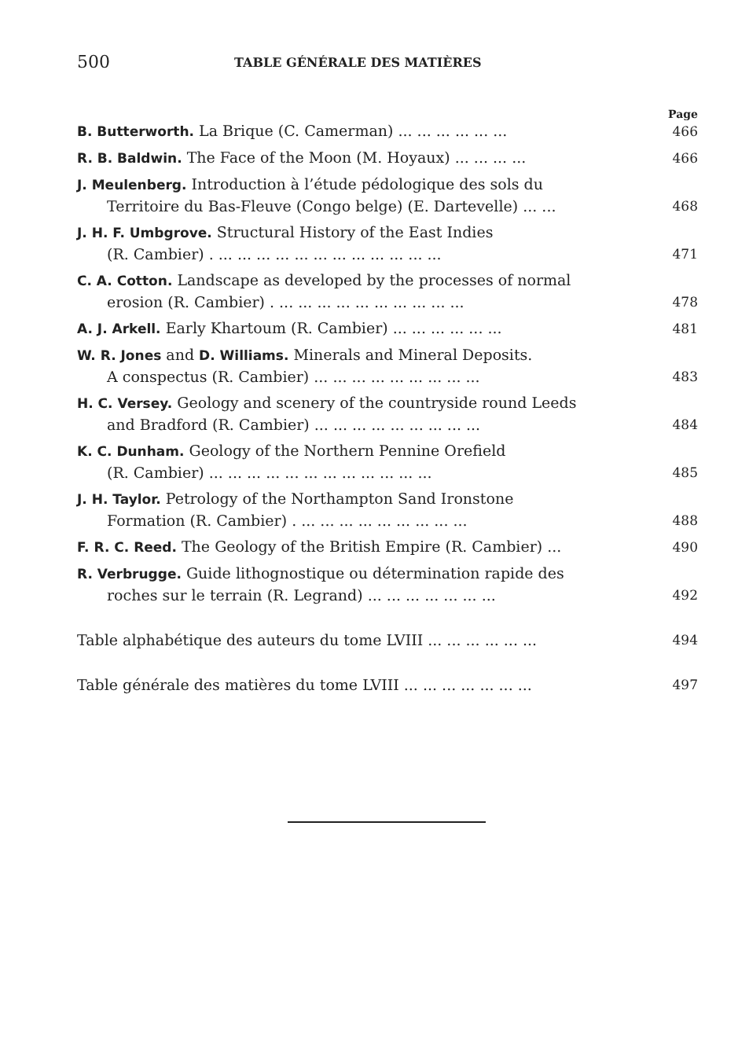500 TABLE GÉNÉRALE DES MATIÈRES
Page
B. Butterworth. La Brique (C. Camerman) ... ... ... ... ... ... 466
R. B. Baldwin. The Face of the Moon (M. Hoyaux) ... ... ... ... 466
J. Meulenberg. Introduction à l’étude pédologique des sols du
Territoire du Bas-Fleuve (Congo belge) (E. Dartevelle) ... ...
468
J. H. F. Umbgrove. Structural History of the East Indies
(R. Cambier) . ... ... ... ... ... ... ... ... ... ... ... ...
471
C. A. Cotton. Landscape as developed by the processes of normal
erosion (R. Cambier) . ... ... ... ... ... ... ... ... ... ...
478
A. J. Arkell. Early Khartoum (R. Cambier) ... ... ... ... ... ...
481
W. R. Jones and D. Williams. Minerals and Mineral Deposits.
A conspectus (R. Cambier) ... ... ... ... ... ... ... ... ...
483
H. C. Versey. Geology and scenery of the countryside round Leeds
and Bradford (R. Cambier) ... ... ... ... ... ... ... ... ...
484
K. C. Dunham. Geology of the Northern Pennine Orefield
(R. Cambier) ... ... ... ... ... ... ... ... ... ... ... ...
485
J. H. Taylor. Petrology of the Northampton Sand Ironstone
Formation (R. Cambier) . ... ... ... ... ... ... ... ... ...
488
F. R. C. Reed. The Geology of the British Empire (R. Cambier) ...
490
R. Verbrugge. Guide lithognostique ou détermination rapide des
roches sur le terrain (R. Legrand) ... ... ... ... ... ... ...
492
Table alphabétique des auteurs du tome LVIII ... ... ... ... ... ...
494
Table générale des matières du tome LVIII ... ... ... ... ... ... ...
497